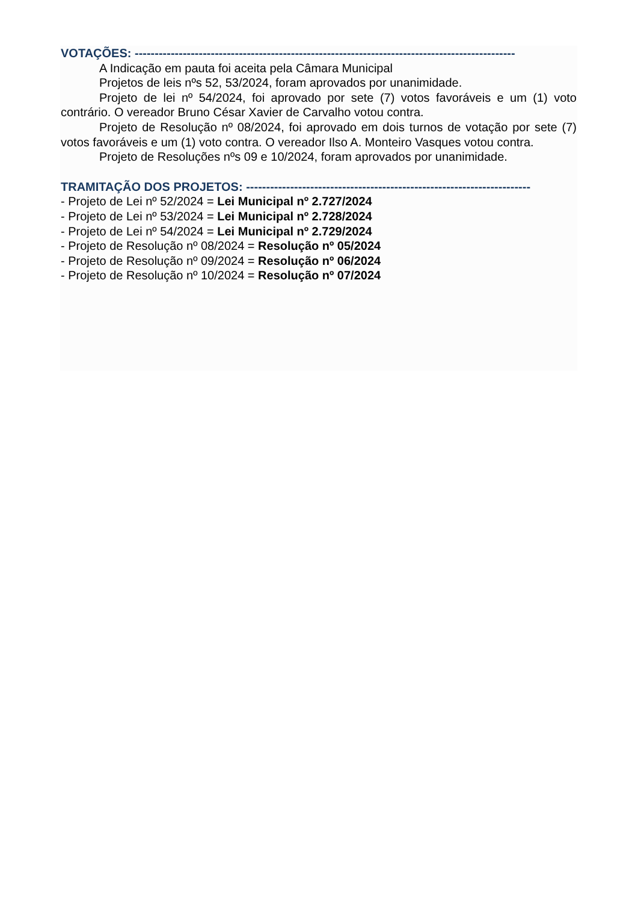VOTAÇÕES: -----------------------------------------------------------------------------------------------
A Indicação em pauta foi aceita pela Câmara Municipal
Projetos de leis nºs 52, 53/2024, foram aprovados por unanimidade.
Projeto de lei nº 54/2024, foi aprovado por sete (7) votos favoráveis e um (1) voto contrário. O vereador Bruno César Xavier de Carvalho votou contra.
Projeto de Resolução nº 08/2024, foi aprovado em dois turnos de votação por sete (7) votos favoráveis e um (1) voto contra. O vereador Ilso A. Monteiro Vasques votou contra.
Projeto de Resoluções nºs 09 e 10/2024, foram aprovados por unanimidade.
TRAMITAÇÃO DOS PROJETOS: -----------------------------------------------------------------------
- Projeto de Lei nº 52/2024 = Lei Municipal nº 2.727/2024
- Projeto de Lei nº 53/2024 = Lei Municipal nº 2.728/2024
- Projeto de Lei nº 54/2024 = Lei Municipal nº 2.729/2024
- Projeto de Resolução nº 08/2024 = Resolução nº 05/2024
- Projeto de Resolução nº 09/2024 = Resolução nº 06/2024
- Projeto de Resolução nº 10/2024 = Resolução nº 07/2024